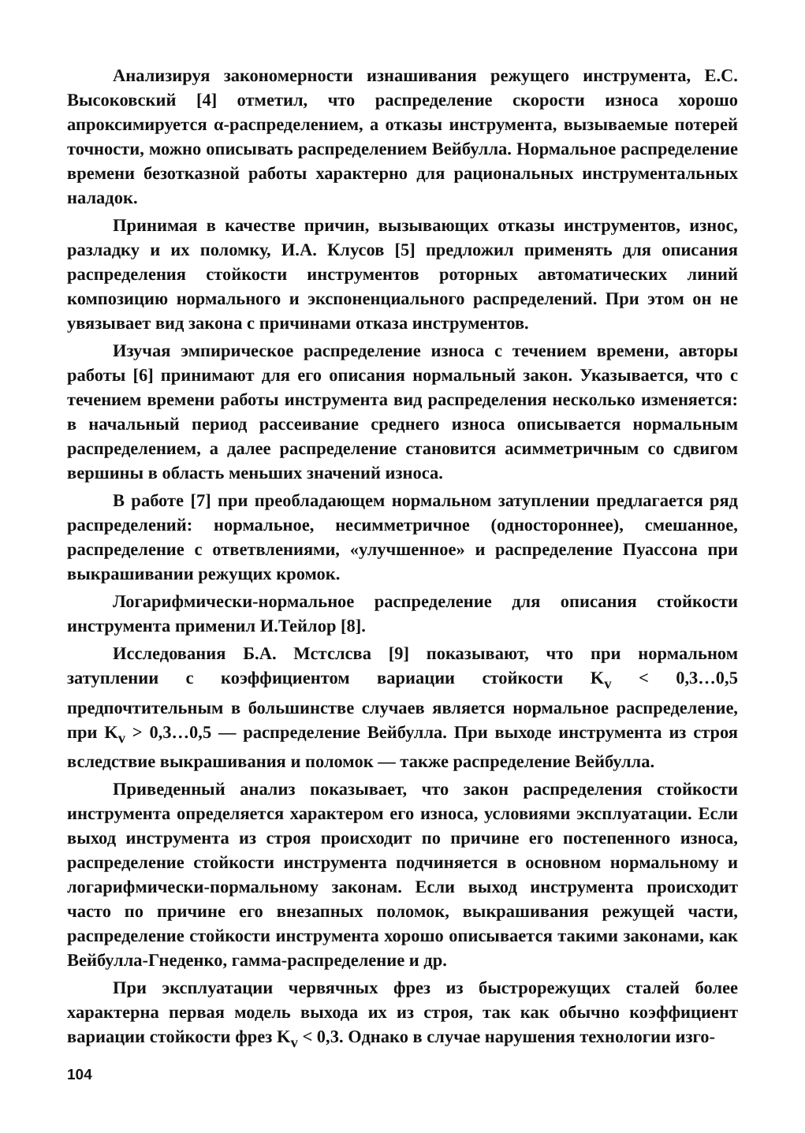Анализируя закономерности изнашивания режущего инструмента, Е.С. Высоковский [4] отметил, что распределение скорости износа хорошо апроксимируется α-распределением, а отказы инструмента, вызываемые потерей точности, можно описывать распределением Вейбулла. Нормальное распределение времени безотказной работы характерно для рациональных инструментальных наладок.
Принимая в качестве причин, вызывающих отказы инструментов, износ, разладку и их поломку, И.А. Клусов [5] предложил применять для описания распределения стойкости инструментов роторных автоматических линий композицию нормального и экспоненциального распределений. При этом он не увязывает вид закона с причинами отказа инструментов.
Изучая эмпирическое распределение износа с течением времени, авторы работы [6] принимают для его описания нормальный закон. Указывается, что с течением времени работы инструмента вид распределения несколько изменяется: в начальный период рассеивание среднего износа описывается нормальным распределением, а далее распределение становится асимметричным со сдвигом вершины в область меньших значений износа.
В работе [7] при преобладающем нормальном затуплении предлагается ряд распределений: нормальное, несимметричное (одностороннее), смешанное, распределение с ответвлениями, «улучшенное» и распределение Пуассона при выкрашивании режущих кромок.
Логарифмически-нормальное распределение для описания стойкости инструмента применил И.Тейлор [8].
Исследования Б.А. Мстслсва [9] показывают, что при нормальном затуплении с коэффициентом вариации стойкости K<sub>v</sub> < 0,3…0,5 предпочтительным в большинстве случаев является нормальное распределение, при K<sub>v</sub> > 0,3…0,5 — распределение Вейбулла. При выходе инструмента из строя вследствие выкрашивания и поломок — также распределение Вейбулла.
Приведенный анализ показывает, что закон распределения стойкости инструмента определяется характером его износа, условиями эксплуатации. Если выход инструмента из строя происходит по причине его постепенного износа, распределение стойкости инструмента подчиняется в основном нормальному и логарифмически-пормальному законам. Если выход инструмента происходит часто по причине его внезапных поломок, выкрашивания режущей части, распределение стойкости инструмента хорошо описывается такими законами, как Вейбулла-Гнеденко, гамма-распределение и др.
При эксплуатации червячных фрез из быстрорежущих сталей более характерна первая модель выхода их из строя, так как обычно коэффициент вариации стойкости фрез K<sub>v</sub> < 0,3. Однако в случае нарушения технологии изго-
104